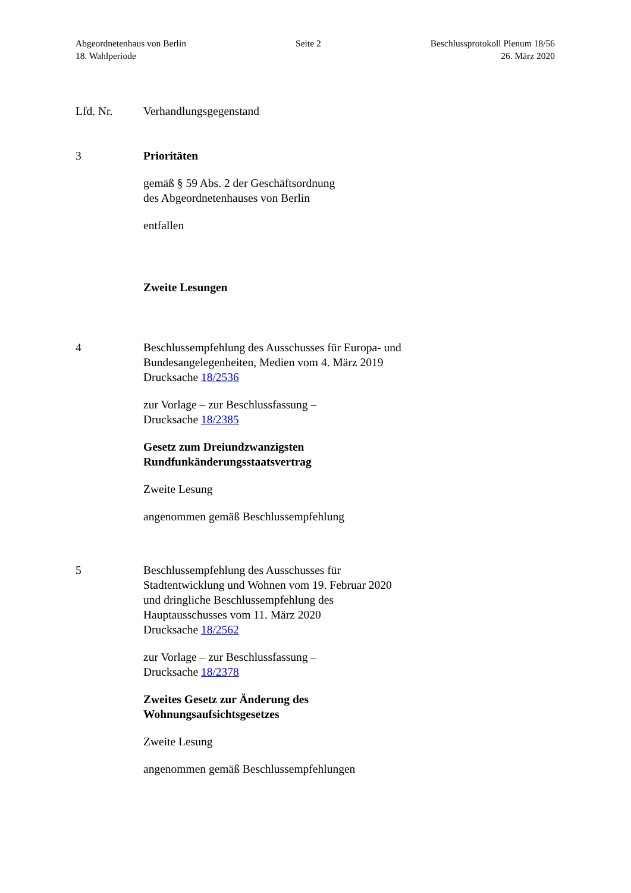Abgeordnetenhaus von Berlin
18. Wahlperiode
Seite 2 Beschlussprotokoll Plenum 18/56
26. März 2020
Lfd. Nr. Verhandlungsgegenstand
3 Prioritäten
gemäß § 59 Abs. 2 der Geschäftsordnung
des Abgeordnetenhauses von Berlin
entfallen
Zweite Lesungen
4 Beschlussempfehlung des Ausschusses für Europa- und
Bundesangelegenheiten, Medien vom 4. März 2019
Drucksache 18/2536
zur Vorlage – zur Beschlussfassung –
Drucksache 18/2385
Gesetz zum Dreiundzwanzigsten
Rundfunkänderungsstaatsvertrag
Zweite Lesung
angenommen gemäß Beschlussempfehlung
5 Beschlussempfehlung des Ausschusses für
Stadtentwicklung und Wohnen vom 19. Februar 2020
und dringliche Beschlussempfehlung des
Hauptausschusses vom 11. März 2020
Drucksache 18/2562
zur Vorlage – zur Beschlussfassung –
Drucksache 18/2378
Zweites Gesetz zur Änderung des
Wohnungsaufsichtsgesetzes
Zweite Lesung
angenommen gemäß Beschlussempfehlungen